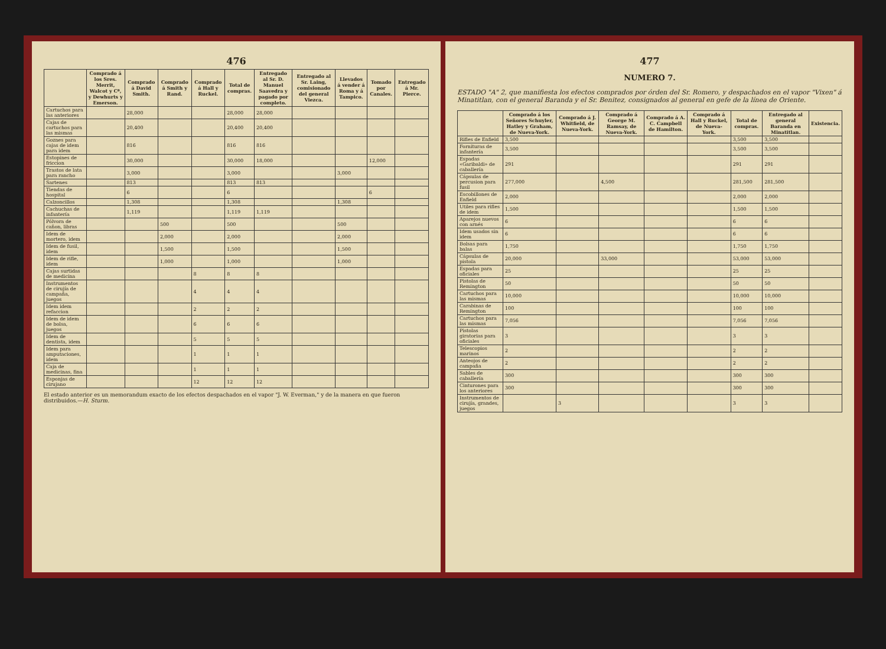476
| | Comprado á los Sres. Merrit, Walcot y Cª, y Dewhurts y Emerson. | Comprado á David Smith. | Comprado á Smith y Rand. | Comprado á Hall y Ruckel. | Total de compras. | Entregado al Sr. D. Manuel Saavedra y pagado por completo. | Entregado al Sr. Laing, comisionado del general Viezca. | Llevados á vender á Roma y á Tampico. | Tomado por Canales. | Entregado á Mr. Pierce. |
| --- | --- | --- | --- | --- | --- | --- | --- | --- | --- | --- |
| Cartuchos para las anteriores | | 28,000 | | | 28,000 | 28,000 | | | | |
| Cajas de cartuchos para las mismas | | 20,400 | | | 20,400 | 20,400 | | | | |
| Goznes para cajas de idem para idem | | 816 | | | 816 | 816 | | | | |
| Estopines de friccion | | 30,000 | | | 30,000 | 18,000 | | | 12,000 | |
| Trastos de lata para rancho | | 3,000 | | | 3,000 | | | 3,000 | | |
| Sartenes | | 813 | | | 813 | 813 | | | | |
| Tiendas de hospital | | 6 | | | 6 | | | | 6 | |
| Calzoncillos | | 1,308 | | | 1,308 | | | 1,308 | | |
| Cachuchas de infantería | | 1,119 | | | 1,119 | 1,119 | | | | |
| Pólvora de cañon, libras | | | 500 | | 500 | | | 500 | | |
| Idem de mortero, idem | | | 2,000 | | 2,000 | | | 2,000 | | |
| Idem de fusil, idem | | | 1,500 | | 1,500 | | | 1,500 | | |
| Idem de rifle, idem | | | 1,000 | | 1,000 | | | 1,000 | | |
| Cajas surtidas de medicina | | | | 8 | 8 | 8 | | | | |
| Instrumentos de cirujía de campaña, juegos | | | | 4 | 4 | 4 | | | | |
| Idem idem refaccion | | | | 2 | 2 | 2 | | | | |
| Idem de idem de bolsa, juegos | | | | 6 | 6 | 6 | | | | |
| Idem de dentista, idem | | | | 5 | 5 | 5 | | | | |
| Idem para amputaciones, idem | | | | 1 | 1 | 1 | | | | |
| Caja de medicinas, fina | | | | 1 | 1 | 1 | | | | |
| Esponjas de cirujano | | | | 12 | 12 | 12 | | | | |
El estado anterior es un memorandum exacto de los efectos despachados en el vapor "J. W. Everman," y de la manera en que fueron distribuidos.—H. Sturm.
477
NUMERO 7.
ESTADO "A" 2, que manifiesta los efectos comprados por órden del Sr. Romero, y despachados en el vapor "Vixen" á Minatitlan, con el general Baranda y el Sr. Benitez, consignados al general en gefe de la línea de Oriente.
| | Comprado á los Señores Schuyler, Hatley y Graham, de Nueva-York. | Comprado á J. Whitfield, de Nueva-York. | Comprado á George M. Ramsay, de Nueva-York. | Comprado á A. C. Campbell de Hamilton. | Comprado á Hall y Ruckel, de Nueva-York. | Total de compras. | Entregado al general Baranda en Minatitlan. | Existencia. |
| --- | --- | --- | --- | --- | --- | --- | --- | --- |
| Rifles de Enfield | 3,500 | | | | | 3,500 | 3,500 | |
| Fornituras de infantería | 3,500 | | | | | 3,500 | 3,500 | |
| Espadas «Garibaldi» de caballería | 291 | | | | | 291 | 291 | |
| Cápsulas de percusion para fusil | 277,000 | | 4,500 | | | 281,500 | 281,500 | |
| Escobillones de Enfield | 2,000 | | | | | 2,000 | 2,000 | |
| Utiles para rifles de idem | 1,500 | | | | | 1,500 | 1,500 | |
| Aparejos nuevos con arnés | 6 | | | | | 6 | 6 | |
| Idem usados sin idem | 6 | | | | | 6 | 6 | |
| Bolsas para balas | 1,750 | | | | | 1,750 | 1,750 | |
| Cápsulas de pistola | 20,000 | | 33,000 | | | 53,000 | 53,000 | |
| Espadas para oficiales | 25 | | | | | 25 | 25 | |
| Pistolas de Remington | 50 | | | | | 50 | 50 | |
| Cartuchos para las mismas | 10,000 | | | | | 10,000 | 10,000 | |
| Carabinas de Remington | 100 | | | | | 100 | 100 | |
| Cartuchos para las mismas | 7,056 | | | | | 7,056 | 7,056 | |
| Pistolas giratorias para oficiales | 3 | | | | | 3 | 3 | |
| Telescopios marinos | 2 | | | | | 2 | 2 | |
| Anteojos de campaña | 2 | | | | | 2 | 2 | |
| Sables de caballería | 300 | | | | | 300 | 300 | |
| Cinturones para los anteriores | 300 | | | | | 300 | 300 | |
| Instrumentos de cirujía, grandes, juegos | | 3 | | | | 3 | 3 | |